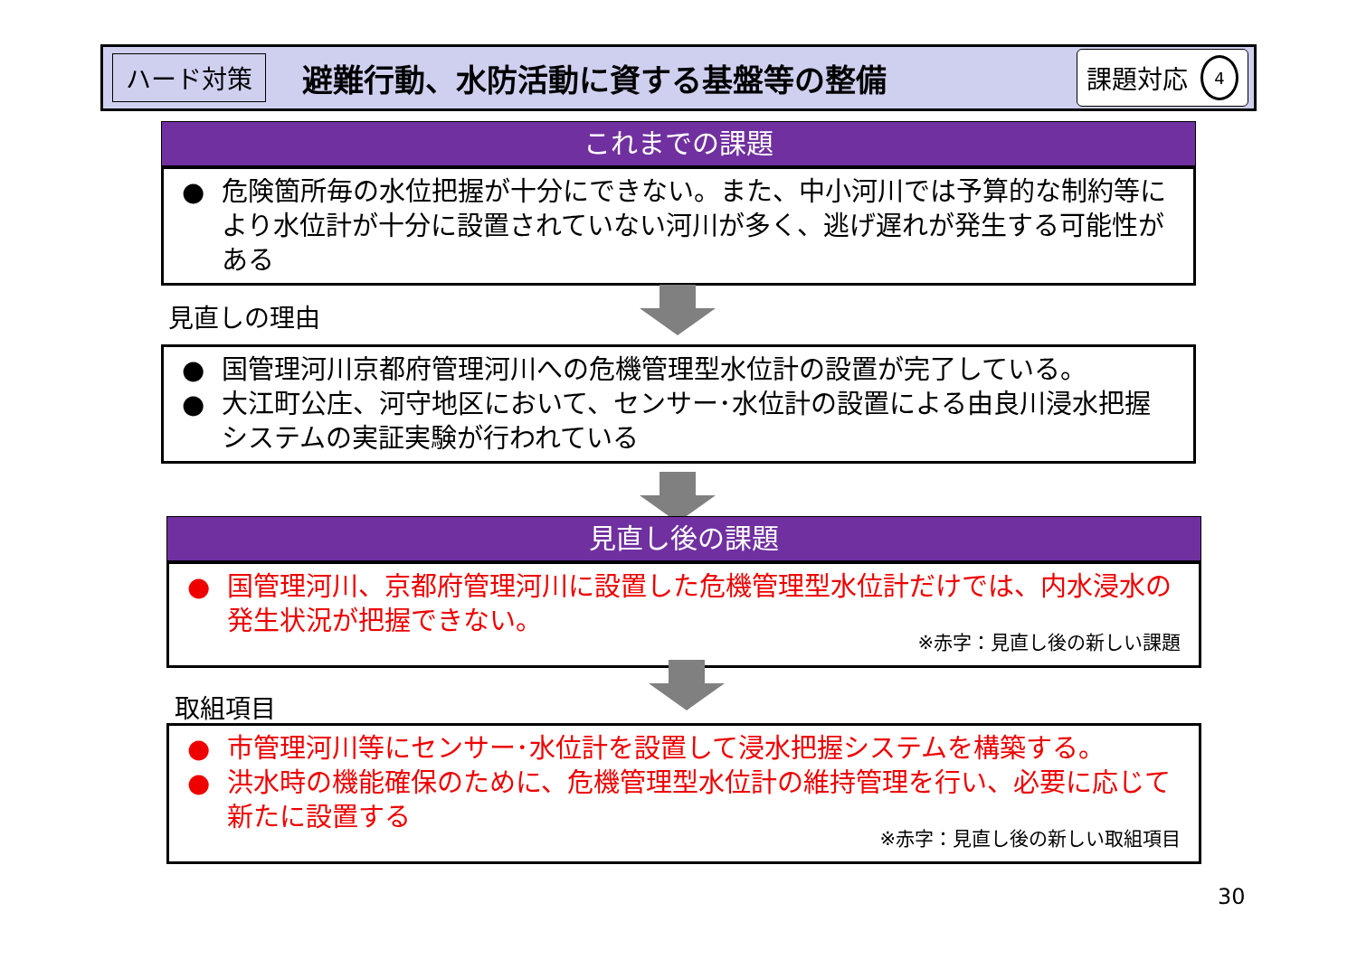ハード対策 避難行動、水防活動に資する基盤等の整備 課題対応 4
これまでの課題
● 危険箇所毎の水位把握が十分にできない。また、中小河川では予算的な制約等により水位計が十分に設置されていない河川が多く、逃げ遅れが発生する可能性がある
見直しの理由
● 国管理河川京都府管理河川への危機管理型水位計の設置が完了している。
● 大江町公庄、河守地区において、センサー･水位計の設置による由良川浸水把握システムの実証実験が行われている
見直し後の課題
● 国管理河川、京都府管理河川に設置した危機管理型水位計だけでは、内水浸水の発生状況が把握できない。
※赤字：見直し後の新しい課題
取組項目
● 市管理河川等にセンサー･水位計を設置して浸水把握システムを構築する。
● 洪水時の機能確保のために、危機管理型水位計の維持管理を行い、必要に応じて新たに設置する
※赤字：見直し後の新しい取組項目
30